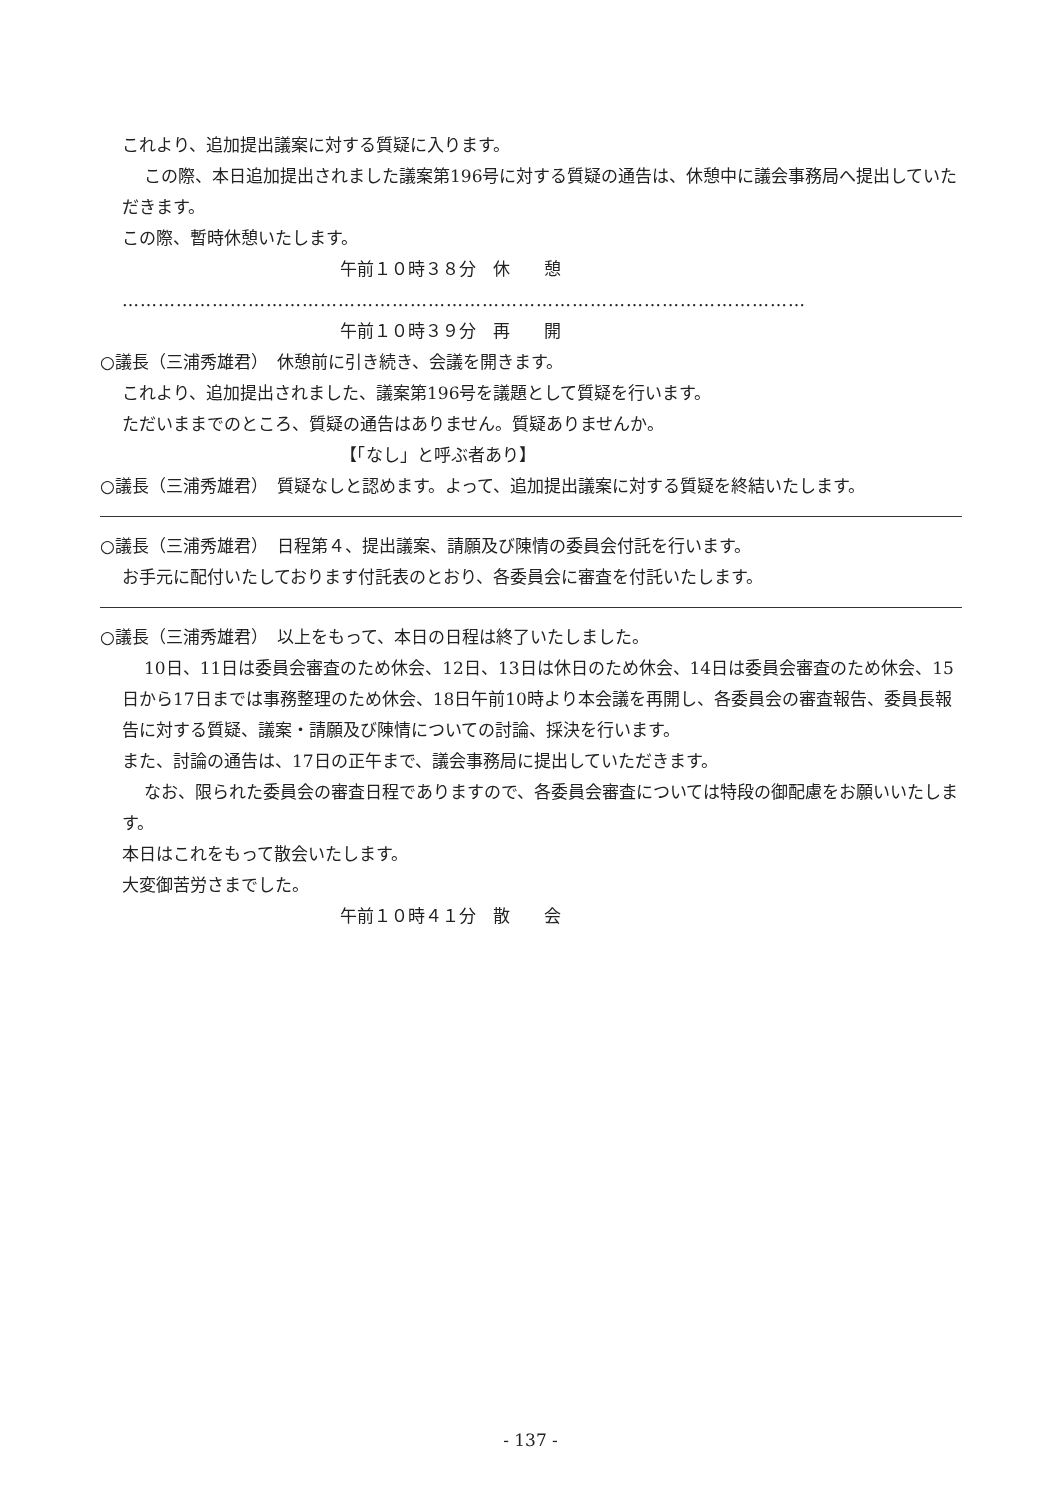これより、追加提出議案に対する質疑に入ります。
この際、本日追加提出されました議案第196号に対する質疑の通告は、休憩中に議会事務局へ提出していただきます。
この際、暫時休憩いたします。
午前１０時３８分　休　　憩
……………………………………………………………………………………………………
午前１０時３９分　再　　開
○議長（三浦秀雄君）　休憩前に引き続き、会議を開きます。
これより、追加提出されました、議案第196号を議題として質疑を行います。
ただいままでのところ、質疑の通告はありません。質疑ありませんか。
【「なし」と呼ぶ者あり】
○議長（三浦秀雄君）　質疑なしと認めます。よって、追加提出議案に対する質疑を終結いたします。
○議長（三浦秀雄君）　日程第４、提出議案、請願及び陳情の委員会付託を行います。
お手元に配付いたしております付託表のとおり、各委員会に審査を付託いたします。
○議長（三浦秀雄君）　以上をもって、本日の日程は終了いたしました。
10日、11日は委員会審査のため休会、12日、13日は休日のため休会、14日は委員会審査のため休会、15日から17日までは事務整理のため休会、18日午前10時より本会議を再開し、各委員会の審査報告、委員長報告に対する質疑、議案・請願及び陳情についての討論、採決を行います。
また、討論の通告は、17日の正午まで、議会事務局に提出していただきます。
なお、限られた委員会の審査日程でありますので、各委員会審査については特段の御配慮をお願いいたします。
本日はこれをもって散会いたします。
大変御苦労さまでした。
午前１０時４１分　散　　会
- 137 -